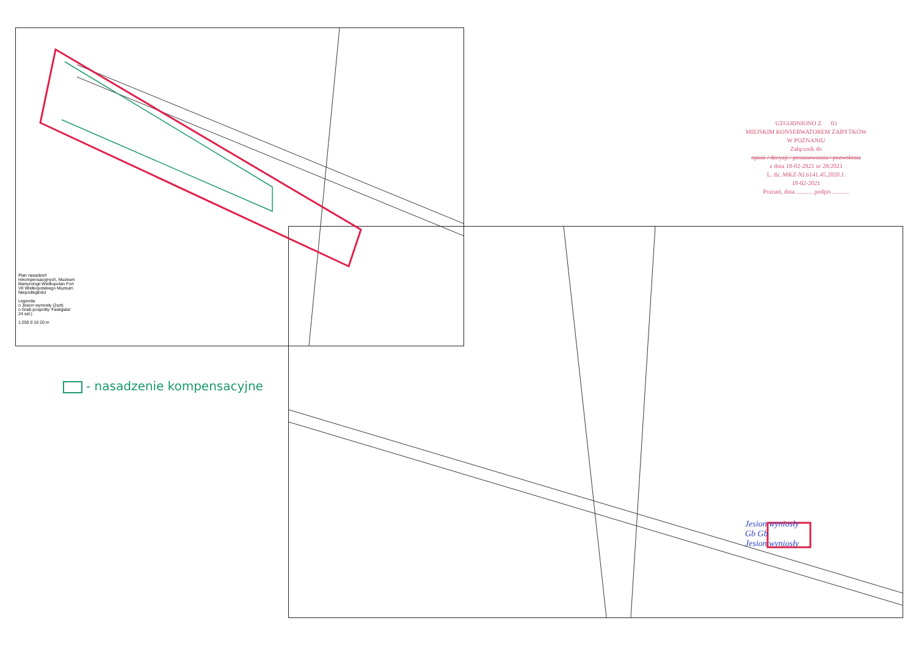Plan nasadzeń rekompensacyjnych, Muzeum Martyrologii Wielkopolan Fort VII Wielkopolskiego Muzeum Niepodległości
Legenda
o Jesion wyniosły (2szt)
o Grab pospolity 'Fastigiata' 24 szt.)
1:250 0 10 20 m
- nasadzenie kompensacyjne
UZGODNIONO Z 03
MIEJSKIM KONSERWATOREM ZABYTKÓW
W POZNANIU
Załącznik do
opinii / decyzji / postanowienia / pozwolenia
z dnia 18-02-2021 nr 28/2021
L. dz. MKZ-XI.6141.45.2020.J.
18-02-2021
Poznań, dnia ........... podpis ...........
Jesion wyniosły
Gb Gb
Jesion wyniosły